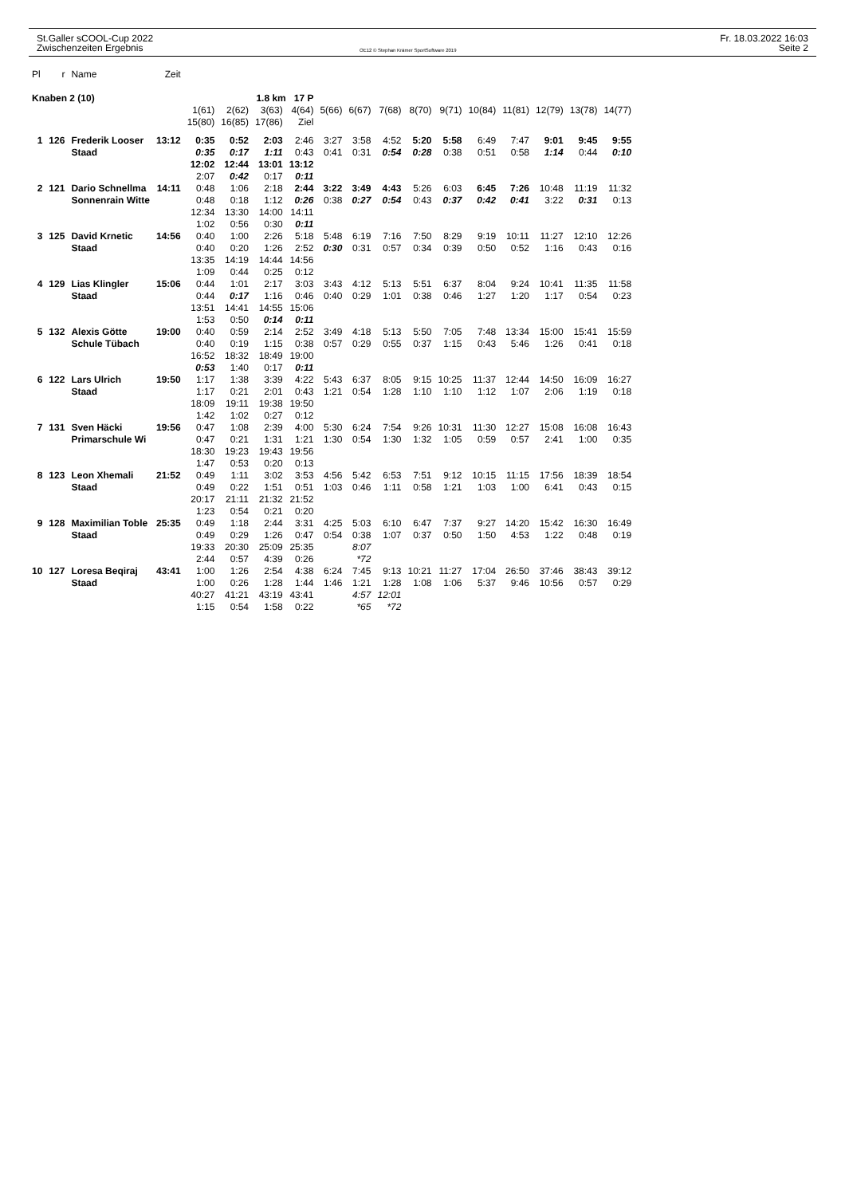St.Galler sCOOL-Cup 2022
Zwischenzeiten Ergebnis
OE12 © Stephan Krämer SportSoftware 2019
Fr. 18.03.2022 16:03
Seite 2
| Pl | r | Name | Zeit | | | | | | | | | | | | | | |
| Knaben 2 (10) | | | | | | 1.8 km 17 P | | | | | | | | | | | |
| | | | | 1(61) | 2(62) | 3(63) | 4(64) | 5(66) | 6(67) | 7(68) | 8(70) | 9(71) | 10(84) | 11(81) | 12(79) | 13(78) | 14(77) |
| | | | | 15(80) | 16(85) | 17(86) | Ziel | | | | | | | | | | |
| 1 | 126 | Frederik Looser | 13:12 | 0:35 | 0:52 | 2:03 | 2:46 | 3:27 | 3:58 | 4:52 | 5:20 | 5:58 | 6:49 | 7:47 | 9:01 | 9:45 | 9:55 |
| | | Staad | | 0:35 | 0:17 | 1:11 | 0:43 | 0:41 | 0:31 | 0:54 | 0:28 | 0:38 | 0:51 | 0:58 | 1:14 | 0:44 | 0:10 |
| | | | | 12:02 | 12:44 | 13:01 | 13:12 | | | | | | | | | | |
| | | | | 2:07 | 0:42 | 0:17 | 0:11 | | | | | | | | | | |
| 2 | 121 | Dario Schnellma | 14:11 | 0:48 | 1:06 | 2:18 | 2:44 | 3:22 | 3:49 | 4:43 | 5:26 | 6:03 | 6:45 | 7:26 | 10:48 | 11:19 | 11:32 |
| | | Sonnenrain Witte | | 0:48 | 0:18 | 1:12 | 0:26 | 0:38 | 0:27 | 0:54 | 0:43 | 0:37 | 0:42 | 0:41 | 3:22 | 0:31 | 0:13 |
| | | | | 12:34 | 13:30 | 14:00 | 14:11 | | | | | | | | | | |
| | | | | 1:02 | 0:56 | 0:30 | 0:11 | | | | | | | | | | |
| 3 | 125 | David Krnetic | 14:56 | 0:40 | 1:00 | 2:26 | 5:18 | 5:48 | 6:19 | 7:16 | 7:50 | 8:29 | 9:19 | 10:11 | 11:27 | 12:10 | 12:26 |
| | | Staad | | 0:40 | 0:20 | 1:26 | 2:52 | 0:30 | 0:31 | 0:57 | 0:34 | 0:39 | 0:50 | 0:52 | 1:16 | 0:43 | 0:16 |
| | | | | 13:35 | 14:19 | 14:44 | 14:56 | | | | | | | | | | |
| | | | | 1:09 | 0:44 | 0:25 | 0:12 | | | | | | | | | | |
| 4 | 129 | Lias Klingler | 15:06 | 0:44 | 1:01 | 2:17 | 3:03 | 3:43 | 4:12 | 5:13 | 5:51 | 6:37 | 8:04 | 9:24 | 10:41 | 11:35 | 11:58 |
| | | Staad | | 0:44 | 0:17 | 1:16 | 0:46 | 0:40 | 0:29 | 1:01 | 0:38 | 0:46 | 1:27 | 1:20 | 1:17 | 0:54 | 0:23 |
| | | | | 13:51 | 14:41 | 14:55 | 15:06 | | | | | | | | | | |
| | | | | 1:53 | 0:50 | 0:14 | 0:11 | | | | | | | | | | |
| 5 | 132 | Alexis Götte | 19:00 | 0:40 | 0:59 | 2:14 | 2:52 | 3:49 | 4:18 | 5:13 | 5:50 | 7:05 | 7:48 | 13:34 | 15:00 | 15:41 | 15:59 |
| | | Schule Tübach | | 0:40 | 0:19 | 1:15 | 0:38 | 0:57 | 0:29 | 0:55 | 0:37 | 1:15 | 0:43 | 5:46 | 1:26 | 0:41 | 0:18 |
| | | | | 16:52 | 18:32 | 18:49 | 19:00 | | | | | | | | | | |
| | | | | 0:53 | 1:40 | 0:17 | 0:11 | | | | | | | | | | |
| 6 | 122 | Lars Ulrich | 19:50 | 1:17 | 1:38 | 3:39 | 4:22 | 5:43 | 6:37 | 8:05 | 9:15 | 10:25 | 11:37 | 12:44 | 14:50 | 16:09 | 16:27 |
| | | Staad | | 1:17 | 0:21 | 2:01 | 0:43 | 1:21 | 0:54 | 1:28 | 1:10 | 1:10 | 1:12 | 1:07 | 2:06 | 1:19 | 0:18 |
| | | | | 18:09 | 19:11 | 19:38 | 19:50 | | | | | | | | | | |
| | | | | 1:42 | 1:02 | 0:27 | 0:12 | | | | | | | | | | |
| 7 | 131 | Sven Häcki | 19:56 | 0:47 | 1:08 | 2:39 | 4:00 | 5:30 | 6:24 | 7:54 | 9:26 | 10:31 | 11:30 | 12:27 | 15:08 | 16:08 | 16:43 |
| | | Primarschule Wi | | 0:47 | 0:21 | 1:31 | 1:21 | 1:30 | 0:54 | 1:30 | 1:32 | 1:05 | 0:59 | 0:57 | 2:41 | 1:00 | 0:35 |
| | | | | 18:30 | 19:23 | 19:43 | 19:56 | | | | | | | | | | |
| | | | | 1:47 | 0:53 | 0:20 | 0:13 | | | | | | | | | | |
| 8 | 123 | Leon Xhemali | 21:52 | 0:49 | 1:11 | 3:02 | 3:53 | 4:56 | 5:42 | 6:53 | 7:51 | 9:12 | 10:15 | 11:15 | 17:56 | 18:39 | 18:54 |
| | | Staad | | 0:49 | 0:22 | 1:51 | 0:51 | 1:03 | 0:46 | 1:11 | 0:58 | 1:21 | 1:03 | 1:00 | 6:41 | 0:43 | 0:15 |
| | | | | 20:17 | 21:11 | 21:32 | 21:52 | | | | | | | | | | |
| | | | | 1:23 | 0:54 | 0:21 | 0:20 | | | | | | | | | | |
| 9 | 128 | Maximilian Toble | 25:35 | 0:49 | 1:18 | 2:44 | 3:31 | 4:25 | 5:03 | 6:10 | 6:47 | 7:37 | 9:27 | 14:20 | 15:42 | 16:30 | 16:49 |
| | | Staad | | 0:49 | 0:29 | 1:26 | 0:47 | 0:54 | 0:38 | 1:07 | 0:37 | 0:50 | 1:50 | 4:53 | 1:22 | 0:48 | 0:19 |
| | | | | 19:33 | 20:30 | 25:09 | 25:35 | | 8:07 | | | | | | | | |
| | | | | 2:44 | 0:57 | 4:39 | 0:26 | | *72 | | | | | | | | |
| 10 | 127 | Loresa Beqiraj | 43:41 | 1:00 | 1:26 | 2:54 | 4:38 | 6:24 | 7:45 | 9:13 | 10:21 | 11:27 | 17:04 | 26:50 | 37:46 | 38:43 | 39:12 |
| | | Staad | | 1:00 | 0:26 | 1:28 | 1:44 | 1:46 | 1:21 | 1:28 | 1:08 | 1:06 | 5:37 | 9:46 | 10:56 | 0:57 | 0:29 |
| | | | | 40:27 | 41:21 | 43:19 | 43:41 | | 4:57 | 12:01 | | | | | | | |
| | | | | 1:15 | 0:54 | 1:58 | 0:22 | | *65 | *72 | | | | | | | |